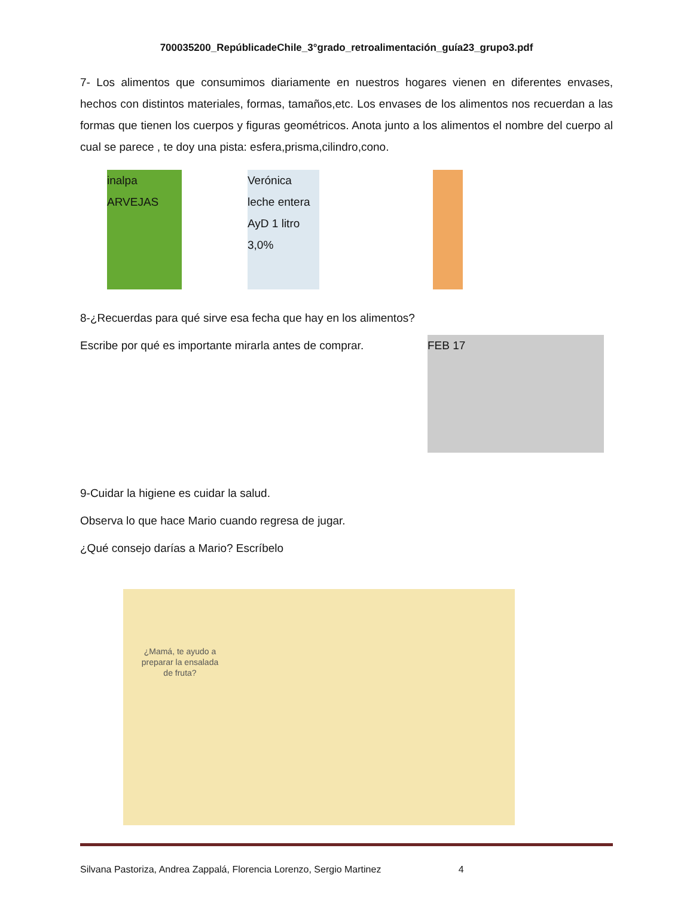700035200_RepúblicadeChile_3°grado_retroalimentación_guía23_grupo3.pdf
7- Los alimentos que consumimos diariamente en nuestros hogares vienen en diferentes envases, hechos con distintos materiales, formas, tamaños,etc. Los envases de los alimentos nos recuerdan a las formas que tienen los cuerpos y figuras geométricos. Anota junto a los alimentos el nombre del cuerpo al cual se parece , te doy una pista: esfera,prisma,cilindro,cono.
inalpa ARVEJAS
Verónica leche entera AyD 1 litro 3,0%
8-¿Recuerdas para qué sirve esa fecha que hay en los alimentos?
Escribe por qué es importante mirarla antes de comprar.
FEB 17
9-Cuidar la higiene es cuidar la salud.
Observa lo que hace Mario cuando regresa de jugar.
¿Qué consejo darías a Mario? Escríbelo
¿Mamá, te ayudo a preparar la ensalada de fruta?
Silvana Pastoriza, Andrea Zappalá, Florencia Lorenzo, Sergio Martinez 4